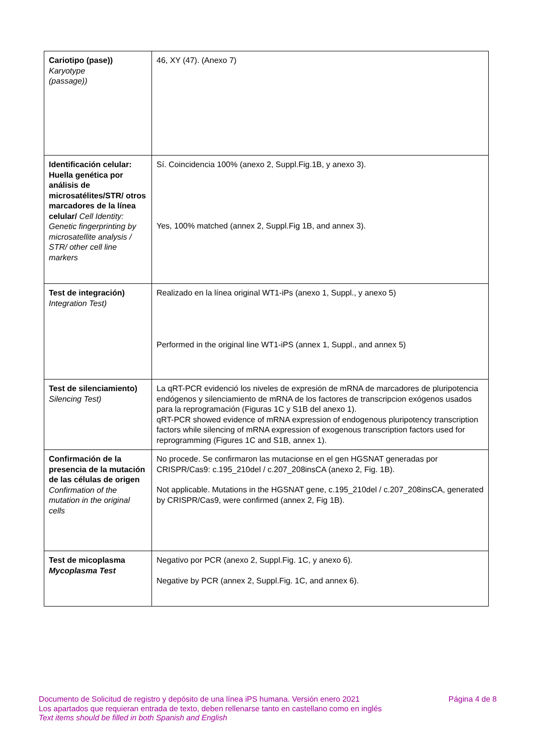| Cariotipo (pase)) Karyotype (passage)) | 46, XY (47). (Anexo 7) |
| Identificación celular: Huella genética por análisis de microsatélites/STR/ otros marcadores de la línea celular/ Cell Identity: Genetic fingerprinting by microsatellite analysis / STR/ other cell line markers | Sí. Coincidencia 100% (anexo 2, Suppl.Fig.1B, y anexo 3). Yes, 100% matched (annex 2, Suppl.Fig 1B, and annex 3). |
| Test de integración) Integration Test) | Realizado en la línea original WT1-iPs (anexo 1, Suppl., y anexo 5) Performed in the original line WT1-iPS (annex 1, Suppl., and annex 5) |
| Test de silenciamiento) Silencing Test) | La qRT-PCR evidenció los niveles de expresión de mRNA de marcadores de pluripotencia endógenos y silenciamiento de mRNA de los factores de transcripcion exógenos usados para la reprogramación (Figuras 1C y S1B del anexo 1). qRT-PCR showed evidence of mRNA expression of endogenous pluripotency transcription factors while silencing of mRNA expression of exogenous transcription factors used for reprogramming (Figures 1C and S1B, annex 1). |
| Confirmación de la presencia de la mutación de las células de origen Confirmation of the mutation in the original cells | No procede. Se confirmaron las mutacionse en el gen HGSNAT generadas por CRISPR/Cas9: c.195_210del / c.207_208insCA (anexo 2, Fig. 1B). Not applicable. Mutations in the HGSNAT gene, c.195_210del / c.207_208insCA, generated by CRISPR/Cas9, were confirmed (annex 2, Fig 1B). |
| Test de micoplasma Mycoplasma Test | Negativo por PCR (anexo 2, Suppl.Fig. 1C, y anexo 6). Negative by PCR (annex 2, Suppl.Fig. 1C, and annex 6). |
Página 4 de 8
Documento de Solicitud de registro y depósito de una línea iPS humana. Versión enero 2021
Los apartados que requieran entrada de texto, deben rellenarse tanto en castellano como en inglés
Text items should be filled in both Spanish and English